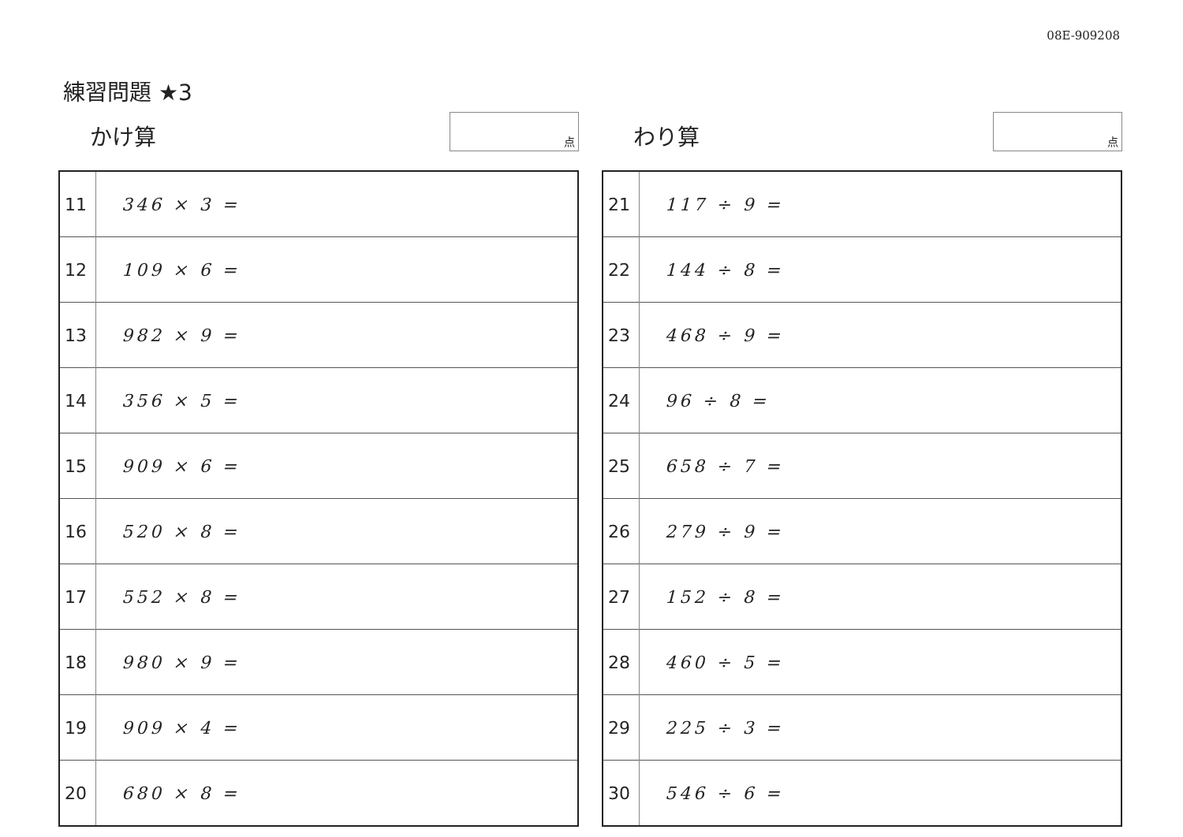08E-909208
練習問題 ★3
かけ算
点
| 11 | 346 × 3 = |
| 12 | 109 × 6 = |
| 13 | 982 × 9 = |
| 14 | 356 × 5 = |
| 15 | 909 × 6 = |
| 16 | 520 × 8 = |
| 17 | 552 × 8 = |
| 18 | 980 × 9 = |
| 19 | 909 × 4 = |
| 20 | 680 × 8 = |
わり算
点
| 21 | 117 ÷ 9 = |
| 22 | 144 ÷ 8 = |
| 23 | 468 ÷ 9 = |
| 24 | 96 ÷ 8 = |
| 25 | 658 ÷ 7 = |
| 26 | 279 ÷ 9 = |
| 27 | 152 ÷ 8 = |
| 28 | 460 ÷ 5 = |
| 29 | 225 ÷ 3 = |
| 30 | 546 ÷ 6 = |